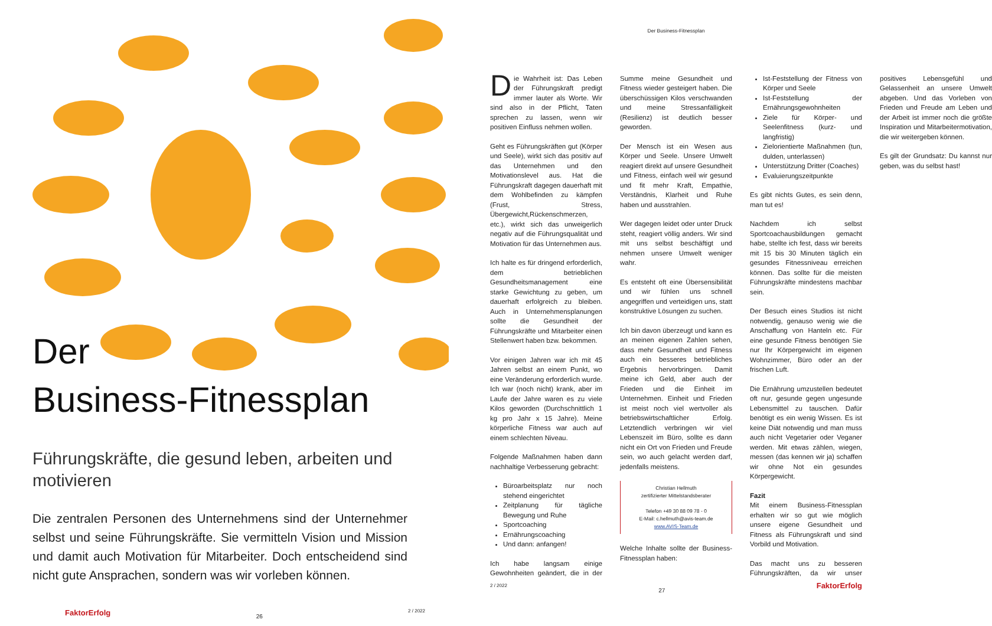Der
Business-Fitnessplan
Führungskräfte, die gesund leben, arbeiten und motivieren
Die zentralen Personen des Unternehmens sind der Unternehmer selbst und seine Führungskräfte. Sie vermitteln Vision und Mission und damit auch Motivation für Mitarbeiter. Doch entscheidend sind nicht gute Ansprachen, sondern was wir vorleben können.
FaktorErfolg 26 2 / 2022
Der Business-Fitnessplan
Die Wahrheit ist: Das Leben der Führungskraft predigt immer lauter als Worte. Wir sind also in der Pflicht, Taten sprechen zu lassen, wenn wir positiven Einfluss nehmen wollen.
Geht es Führungskräften gut (Körper und Seele), wirkt sich das positiv auf das Unternehmen und den Motivationslevel aus. Hat die Führungskraft dagegen dauerhaft mit dem Wohlbefinden zu kämpfen (Frust, Stress, Übergewicht,Rückenschmerzen, etc.), wirkt sich das unweigerlich negativ auf die Führungsqualität und Motivation für das Unternehmen aus.
Ich halte es für dringend erforderlich, dem betrieblichen Gesundheitsmanagement eine starke Gewichtung zu geben, um dauerhaft erfolgreich zu bleiben. Auch in Unternehmensplanungen sollte die Gesundheit der Führungskräfte und Mitarbeiter einen Stellenwert haben bzw. bekommen.
Vor einigen Jahren war ich mit 45 Jahren selbst an einem Punkt, wo eine Veränderung erforderlich wurde. Ich war (noch nicht) krank, aber im Laufe der Jahre waren es zu viele Kilos geworden (Durchschnittlich 1 kg pro Jahr x 15 Jahre). Meine körperliche Fitness war auch auf einem schlechten Niveau.
Folgende Maßnahmen haben dann nachhaltige Verbesserung gebracht:
Büroarbeitsplatz nur noch stehend eingerichtet
Zeitplanung für tägliche Bewegung und Ruhe
Sportcoaching
Ernährungscoaching
Und dann: anfangen!
Ich habe langsam einige Gewohnheiten geändert, die in der Summe meine Gesundheit und Fitness wieder gesteigert haben. Die überschüssigen Kilos verschwanden und meine Stressanfälligkeit (Resilienz) ist deutlich besser geworden.
Der Mensch ist ein Wesen aus Körper und Seele. Unsere Umwelt reagiert direkt auf unsere Gesundheit und Fitness, einfach weil wir gesund und fit mehr Kraft, Empathie, Verständnis, Klarheit und Ruhe haben und ausstrahlen.
Wer dagegen leidet oder unter Druck steht, reagiert völlig anders. Wir sind mit uns selbst beschäftigt und nehmen unsere Umwelt weniger wahr.
Es entsteht oft eine Übersensibilität und wir fühlen uns schnell angegriffen und verteidigen uns, statt konstruktive Lösungen zu suchen.
Ich bin davon überzeugt und kann es an meinen eigenen Zahlen sehen, dass mehr Gesundheit und Fitness auch ein besseres betriebliches Ergebnis hervorbringen. Damit meine ich Geld, aber auch der Frieden und die Einheit im Unternehmen. Einheit und Frieden ist meist noch viel wertvoller als betriebswirtschaftlicher Erfolg. Letztendlich verbringen wir viel Lebenszeit im Büro, sollte es dann nicht ein Ort von Frieden und Freude sein, wo auch gelacht werden darf, jedenfalls meistens.
Christian Hellmuth
zertifizierter Mittelstandsberater
Telefon +49 30 88 09 78 - 0
E-Mail: c.hellmuth@avis-team.de
www.AVIS-Team.de
Welche Inhalte sollte der Business-Fitnessplan haben:
Ist-Feststellung der Fitness von Körper und Seele
Ist-Feststellung der Ernährungsgewohnheiten
Ziele für Körper- und Seelenfitness (kurz- und langfristig)
Zielorientierte Maßnahmen (tun, dulden, unterlassen)
Unterstützung Dritter (Coaches)
Evaluierungszeitpunkte
Es gibt nichts Gutes, es sein denn, man tut es!
Nachdem ich selbst Sportcoachausbildungen gemacht habe, stellte ich fest, dass wir bereits mit 15 bis 30 Minuten täglich ein gesundes Fitnessniveau erreichen können. Das sollte für die meisten Führungskräfte mindestens machbar sein.
Der Besuch eines Studios ist nicht notwendig, genauso wenig wie die Anschaffung von Hanteln etc. Für eine gesunde Fitness benötigen Sie nur Ihr Körpergewicht im eigenen Wohnzimmer, Büro oder an der frischen Luft.
Die Ernährung umzustellen bedeutet oft nur, gesunde gegen ungesunde Lebensmittel zu tauschen. Dafür benötigt es ein wenig Wissen. Es ist keine Diät notwendig und man muss auch nicht Vegetarier oder Veganer werden. Mit etwas zählen, wiegen, messen (das kennen wir ja) schaffen wir ohne Not ein gesundes Körpergewicht.
Fazit
Mit einem Business-Fitnessplan erhalten wir so gut wie möglich unsere eigene Gesundheit und Fitness als Führungskraft und sind Vorbild und Motivation.
Das macht uns zu besseren Führungskräften, da wir unser positives Lebensgefühl und Gelassenheit an unsere Umwelt abgeben. Und das Vorleben von Frieden und Freude am Leben und der Arbeit ist immer noch die größte Inspiration und Mitarbeitermotivation, die wir weitergeben können.
Es gilt der Grundsatz: Du kannst nur geben, was du selbst hast!
2 / 2022 27 FaktorErfolg